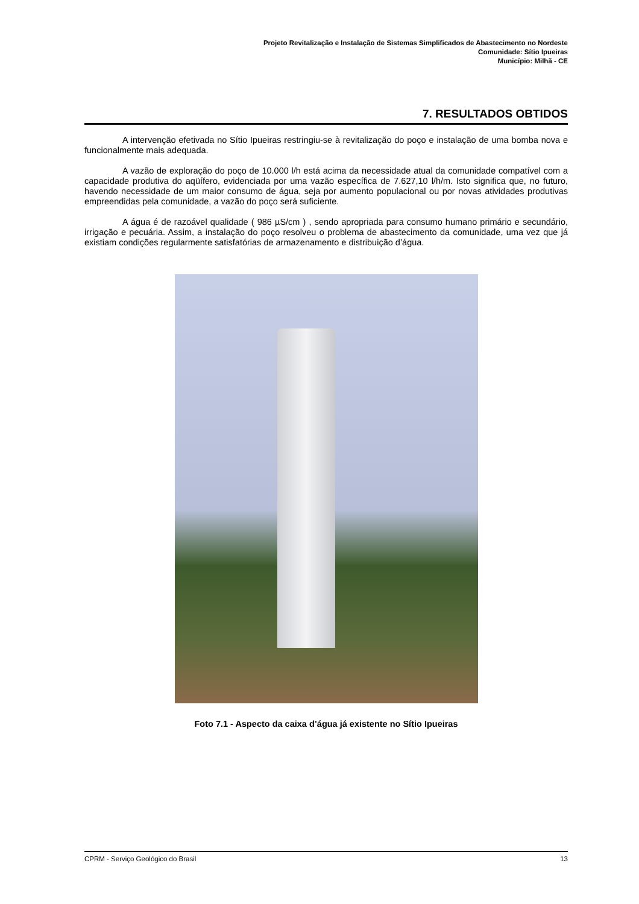Projeto Revitalização e Instalação de Sistemas Simplificados de Abastecimento no Nordeste
Comunidade: Sítio Ipueiras
Município: Milhã - CE
7. RESULTADOS OBTIDOS
A intervenção efetivada no Sítio Ipueiras restringiu-se à revitalização do poço e instalação de uma bomba nova e funcionalmente mais adequada.
A vazão de exploração do poço de 10.000 l/h está acima da necessidade atual da comunidade compatível com a capacidade produtiva do aqüífero, evidenciada por uma vazão específica de 7.627,10 l/h/m. Isto significa que, no futuro, havendo necessidade de um maior consumo de água, seja por aumento populacional ou por novas atividades produtivas empreendidas pela comunidade, a vazão do poço será suficiente.
A água é de razoável qualidade ( 986 µS/cm ) , sendo apropriada para consumo humano primário e secundário, irrigação e pecuária. Assim, a instalação do poço resolveu o problema de abastecimento da comunidade, uma vez que já existiam condições regularmente satisfatórias de armazenamento e distribuição d’água.
Foto 7.1 - Aspecto da caixa d’água já existente no Sítio Ipueiras
CPRM - Serviço Geológico do Brasil 13